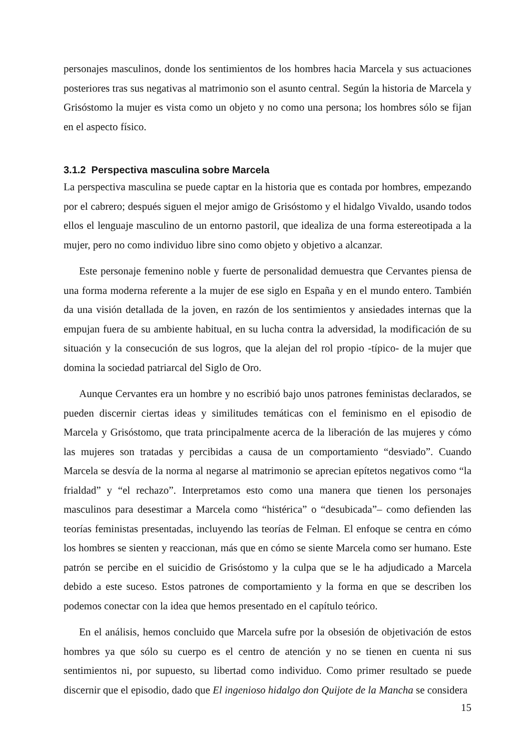personajes masculinos, donde los sentimientos de los hombres hacia Marcela y sus actuaciones posteriores tras sus negativas al matrimonio son el asunto central. Según la historia de Marcela y Grisóstomo la mujer es vista como un objeto y no como una persona; los hombres sólo se fijan en el aspecto físico.
3.1.2 Perspectiva masculina sobre Marcela
La perspectiva masculina se puede captar en la historia que es contada por hombres, empezando por el cabrero; después siguen el mejor amigo de Grisóstomo y el hidalgo Vivaldo, usando todos ellos el lenguaje masculino de un entorno pastoril, que idealiza de una forma estereotipada a la mujer, pero no como individuo libre sino como objeto y objetivo a alcanzar.
Este personaje femenino noble y fuerte de personalidad demuestra que Cervantes piensa de una forma moderna referente a la mujer de ese siglo en España y en el mundo entero. También da una visión detallada de la joven, en razón de los sentimientos y ansiedades internas que la empujan fuera de su ambiente habitual, en su lucha contra la adversidad, la modificación de su situación y la consecución de sus logros, que la alejan del rol propio -típico- de la mujer que domina la sociedad patriarcal del Siglo de Oro.
Aunque Cervantes era un hombre y no escribió bajo unos patrones feministas declarados, se pueden discernir ciertas ideas y similitudes temáticas con el feminismo en el episodio de Marcela y Grisóstomo, que trata principalmente acerca de la liberación de las mujeres y cómo las mujeres son tratadas y percibidas a causa de un comportamiento “desviado”. Cuando Marcela se desvía de la norma al negarse al matrimonio se aprecian epítetos negativos como “la frialdad” y “el rechazo”. Interpretamos esto como una manera que tienen los personajes masculinos para desestimar a Marcela como “histérica” o “desubicada”– como defienden las teorías feministas presentadas, incluyendo las teorías de Felman. El enfoque se centra en cómo los hombres se sienten y reaccionan, más que en cómo se siente Marcela como ser humano. Este patrón se percibe en el suicidio de Grisóstomo y la culpa que se le ha adjudicado a Marcela debido a este suceso. Estos patrones de comportamiento y la forma en que se describen los podemos conectar con la idea que hemos presentado en el capítulo teórico.
En el análisis, hemos concluido que Marcela sufre por la obsesión de objetivación de estos hombres ya que sólo su cuerpo es el centro de atención y no se tienen en cuenta ni sus sentimientos ni, por supuesto, su libertad como individuo. Como primer resultado se puede discernir que el episodio, dado que El ingenioso hidalgo don Quijote de la Mancha se considera
15